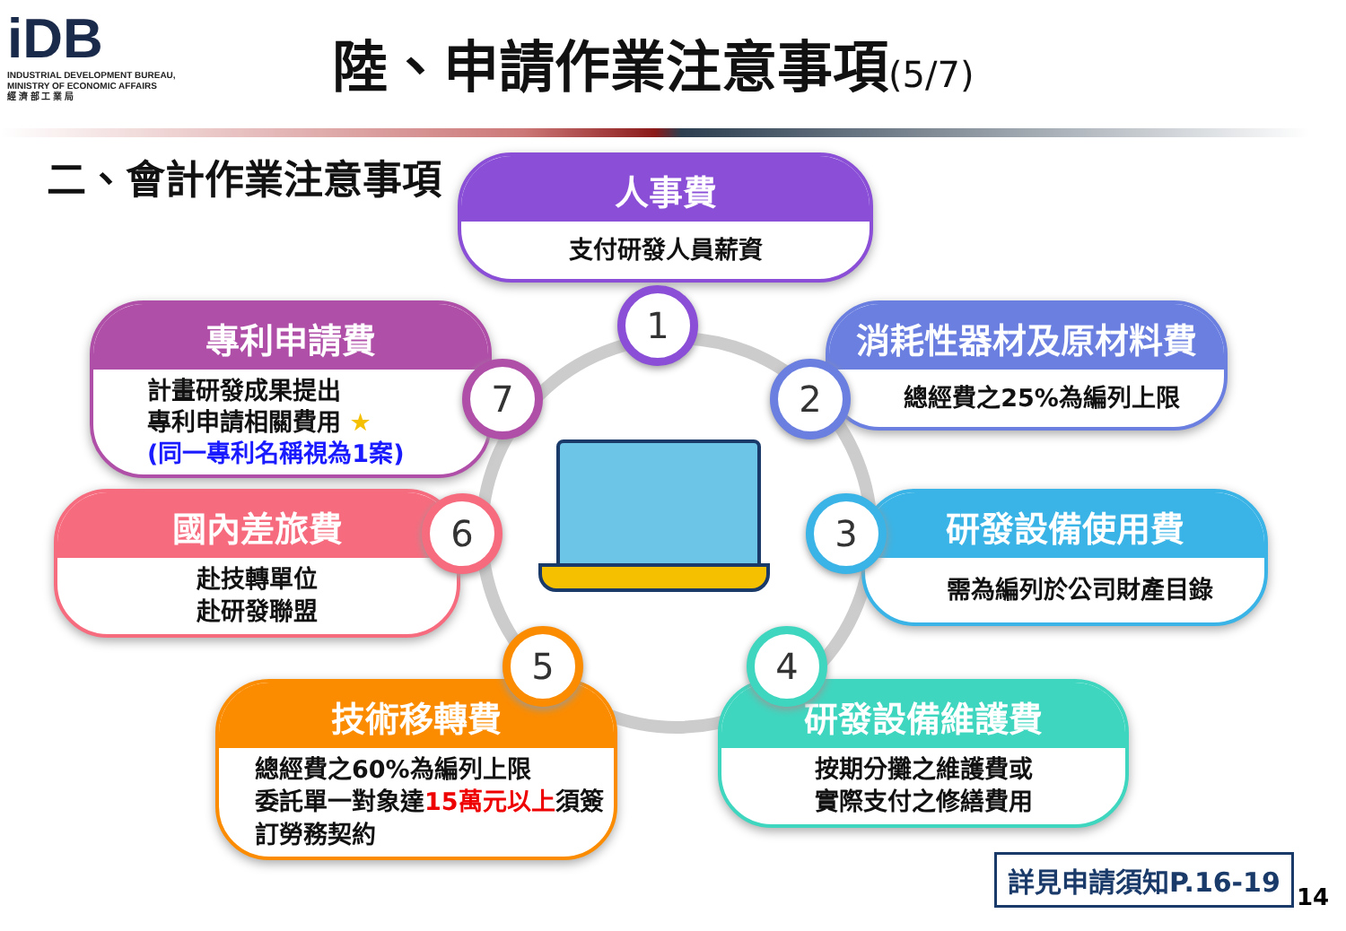iDB
INDUSTRIAL DEVELOPMENT BUREAU,
MINISTRY OF ECONOMIC AFFAIRS
經 濟 部 工 業 局
陸、申請作業注意事項(5/7)
二、會計作業注意事項
人事費
支付研發人員薪資
1
消耗性器材及原材料費
總經費之25%為編列上限
2
研發設備使用費
需為編列於公司財產目錄
3
研發設備維護費
按期分攤之維護費或
實際支付之修繕費用
4
技術移轉費
總經費之60%為編列上限
委託單一對象達15萬元以上須簽
訂勞務契約
5
國內差旅費
赴技轉單位
赴研發聯盟
6
專利申請費
計畫研發成果提出
專利申請相關費用 ★
(同一專利名稱視為1案)
7
詳見申請須知P.16-19
14